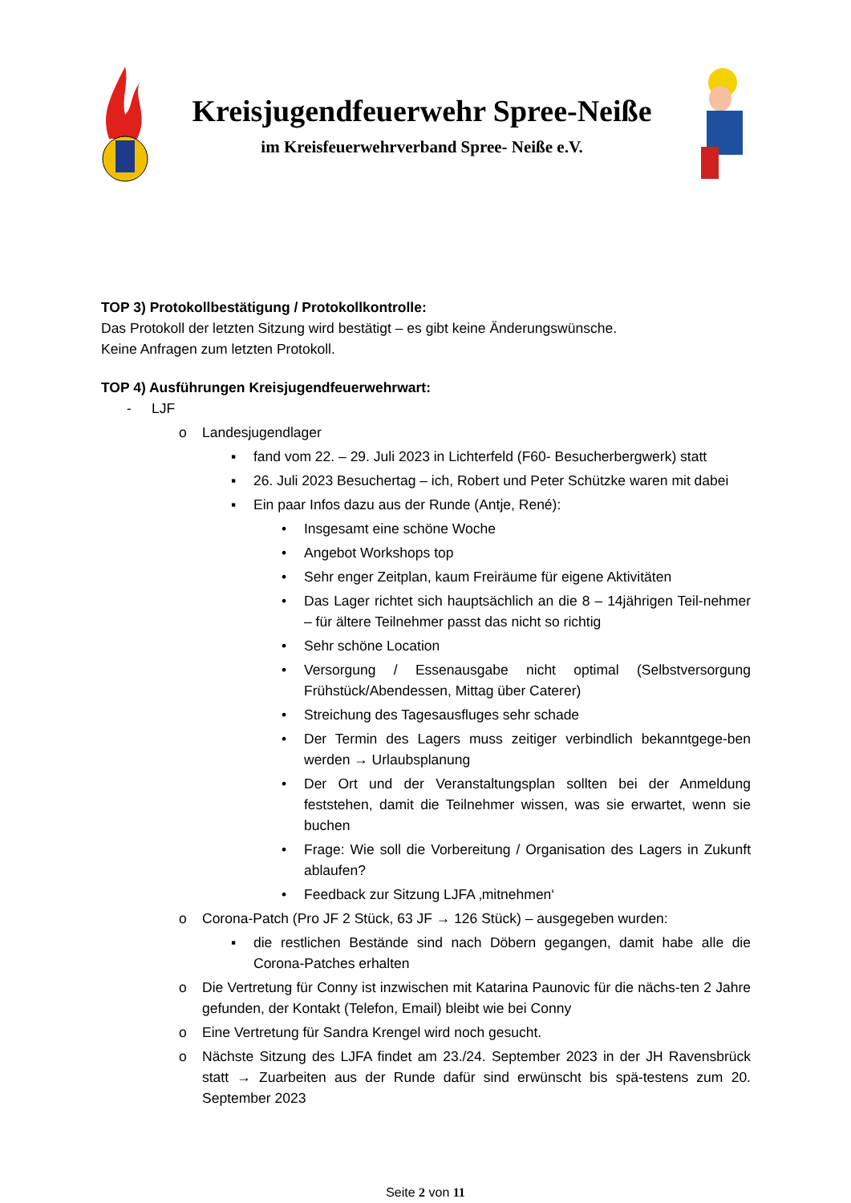Kreisjugendfeuerwehr Spree-Neiße
im Kreisfeuerwehrverband Spree- Neiße e.V.
TOP 3) Protokollbestätigung / Protokollkontrolle:
Das Protokoll der letzten Sitzung wird bestätigt – es gibt keine Änderungswünsche.
Keine Anfragen zum letzten Protokoll.
TOP 4) Ausführungen Kreisjugendfeuerwehrwart:
- LJF
o Landesjugendlager
▪ fand vom 22. – 29. Juli 2023 in Lichterfeld (F60- Besucherbergwerk) statt
▪ 26. Juli 2023 Besuchertag – ich, Robert und Peter Schützke waren mit dabei
▪ Ein paar Infos dazu aus der Runde (Antje, René):
• Insgesamt eine schöne Woche
• Angebot Workshops top
• Sehr enger Zeitplan, kaum Freiräume für eigene Aktivitäten
• Das Lager richtet sich hauptsächlich an die 8 – 14jährigen Teil-nehmer – für ältere Teilnehmer passt das nicht so richtig
• Sehr schöne Location
• Versorgung / Essenausgabe nicht optimal (Selbstversorgung Frühstück/Abendessen, Mittag über Caterer)
• Streichung des Tagesausfluges sehr schade
• Der Termin des Lagers muss zeitiger verbindlich bekanntgege-ben werden → Urlaubsplanung
• Der Ort und der Veranstaltungsplan sollten bei der Anmeldung feststehen, damit die Teilnehmer wissen, was sie erwartet, wenn sie buchen
• Frage: Wie soll die Vorbereitung / Organisation des Lagers in Zukunft ablaufen?
• Feedback zur Sitzung LJFA ‚mitnehmen‘
o Corona-Patch (Pro JF 2 Stück, 63 JF → 126 Stück) – ausgegeben wurden:
▪ die restlichen Bestände sind nach Döbern gegangen, damit habe alle die Corona-Patches erhalten
o Die Vertretung für Conny ist inzwischen mit Katarina Paunovic für die nächs-ten 2 Jahre gefunden, der Kontakt (Telefon, Email) bleibt wie bei Conny
o Eine Vertretung für Sandra Krengel wird noch gesucht.
o Nächste Sitzung des LJFA findet am 23./24. September 2023 in der JH Ravensbrück statt → Zuarbeiten aus der Runde dafür sind erwünscht bis spä-testens zum 20. September 2023
Seite 2 von 11